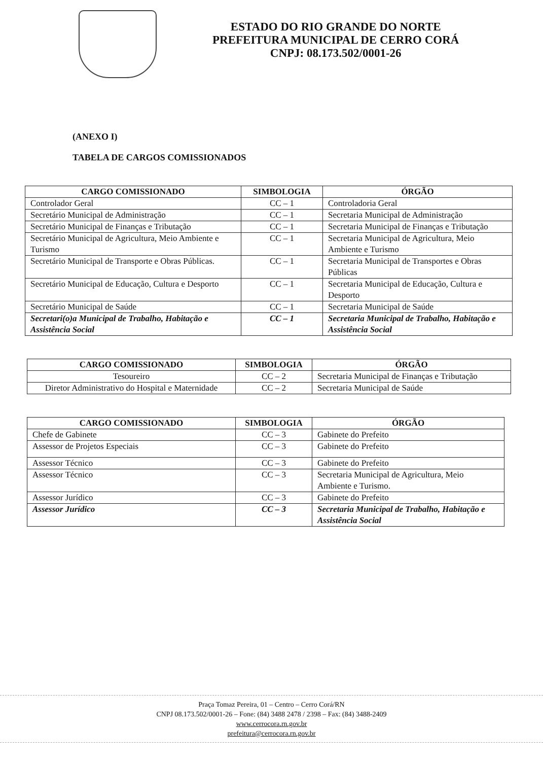ESTADO DO RIO GRANDE DO NORTE
PREFEITURA MUNICIPAL DE CERRO CORÁ
CNPJ: 08.173.502/0001-26
(ANEXO I)
TABELA DE CARGOS COMISSIONADOS
| CARGO COMISSIONADO | SIMBOLOGIA | ÓRGÃO |
| --- | --- | --- |
| Controlador Geral | CC – 1 | Controladoria Geral |
| Secretário Municipal de Administração | CC – 1 | Secretaria Municipal de Administração |
| Secretário Municipal de Finanças e Tributação | CC – 1 | Secretaria Municipal de Finanças e Tributação |
| Secretário Municipal de Agricultura, Meio Ambiente e Turismo | CC – 1 | Secretaria Municipal de Agricultura, Meio Ambiente e Turismo |
| Secretário Municipal de Transporte e Obras Públicas. | CC – 1 | Secretaria Municipal de Transportes e Obras Públicas |
| Secretário Municipal de Educação, Cultura e Desporto | CC – 1 | Secretaria Municipal de Educação, Cultura e Desporto |
| Secretário Municipal de Saúde | CC – 1 | Secretaria Municipal de Saúde |
| Secretari(o)a Municipal de Trabalho, Habitação e Assistência Social | CC – 1 | Secretaria Municipal de Trabalho, Habitação e Assistência Social |
| CARGO COMISSIONADO | SIMBOLOGIA | ÓRGÃO |
| --- | --- | --- |
| Tesoureiro | CC – 2 | Secretaria Municipal de Finanças e Tributação |
| Diretor Administrativo do Hospital e Maternidade | CC – 2 | Secretaria Municipal de Saúde |
| CARGO COMISSIONADO | SIMBOLOGIA | ÓRGÃO |
| --- | --- | --- |
| Chefe de Gabinete | CC – 3 | Gabinete do Prefeito |
| Assessor de Projetos Especiais | CC – 3 | Gabinete do Prefeito |
| Assessor Técnico | CC – 3 | Gabinete do Prefeito |
| Assessor Técnico | CC – 3 | Secretaria Municipal de Agricultura, Meio Ambiente e Turismo. |
| Assessor Jurídico | CC – 3 | Gabinete do Prefeito |
| Assessor Jurídico | CC – 3 | Secretaria Municipal de Trabalho, Habitação e Assistência Social |
Praça Tomaz Pereira, 01 – Centro – Cerro Corá/RN
CNPJ 08.173.502/0001-26 – Fone: (84) 3488 2478 / 2398 – Fax: (84) 3488-2409
www.cerrocora.rn.gov.br
prefeitura@cerrocora.rn.gov.br